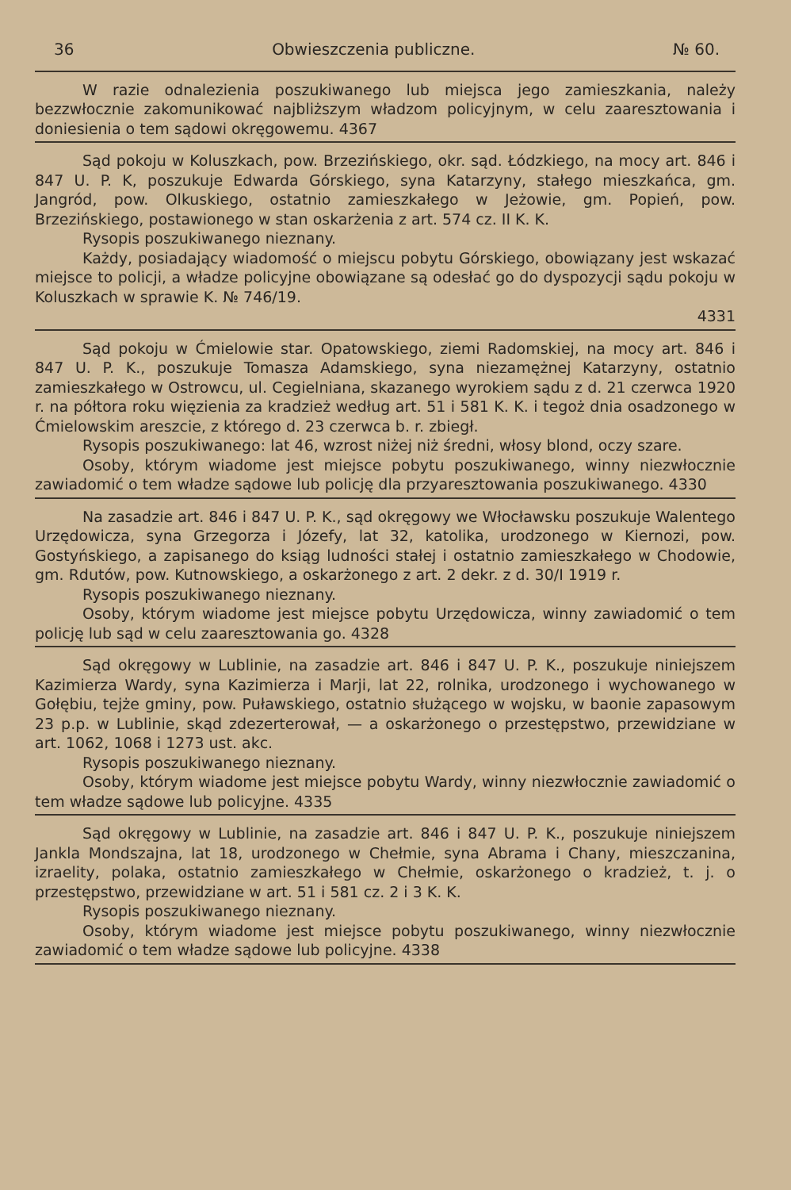36 Obwieszczenia publiczne. № 60.
W razie odnalezienia poszukiwanego lub miejsca jego zamieszkania, należy bezzwłocznie zakomunikować najbliższym władzom policyjnym, w celu zaaresztowania i doniesienia o tem sądowi okręgowemu. 4367
Sąd pokoju w Koluszkach, pow. Brzezińskiego, okr. sąd. Łódzkiego, na mocy art. 846 i 847 U. P. K, poszukuje Edwarda Górskiego, syna Katarzyny, stałego mieszkańca, gm. Jangród, pow. Olkuskiego, ostatnio zamieszkałego w Jeżowie, gm. Popień, pow. Brzezińskiego, postawionego w stan oskarżenia z art. 574 cz. II K. K.
Rysopis poszukiwanego nieznany.
Każdy, posiadający wiadomość o miejscu pobytu Górskiego, obowiązany jest wskazać miejsce to policji, a władze policyjne obowiązane są odesłać go do dyspozycji sądu pokoju w Koluszkach w sprawie K. № 746/19.
4331
Sąd pokoju w Ćmielowie star. Opatowskiego, ziemi Radomskiej, na mocy art. 846 i 847 U. P. K., poszukuje Tomasza Adamskiego, syna niezamężnej Katarzyny, ostatnio zamieszkałego w Ostrowcu, ul. Cegielniana, skazanego wyrokiem sądu z d. 21 czerwca 1920 r. na półtora roku więzienia za kradzież według art. 51 i 581 K. K. i tegoż dnia osadzonego w Ćmielowskim areszcie, z którego d. 23 czerwca b. r. zbiegł.
Rysopis poszukiwanego: lat 46, wzrost niżej niż średni, włosy blond, oczy szare.
Osoby, którym wiadome jest miejsce pobytu poszukiwanego, winny niezwłocznie zawiadomić o tem władze sądowe lub policję dla przyaresztowania poszukiwanego. 4330
Na zasadzie art. 846 i 847 U. P. K., sąd okręgowy we Włocławsku poszukuje Walentego Urzędowicza, syna Grzegorza i Józefy, lat 32, katolika, urodzonego w Kiernozi, pow. Gostyńskiego, a zapisanego do ksiąg ludności stałej i ostatnio zamieszkałego w Chodowie, gm. Rdutów, pow. Kutnowskiego, a oskarżonego z art. 2 dekr. z d. 30/I 1919 r.
Rysopis poszukiwanego nieznany.
Osoby, którym wiadome jest miejsce pobytu Urzędowicza, winny zawiadomić o tem policję lub sąd w celu zaaresztowania go. 4328
Sąd okręgowy w Lublinie, na zasadzie art. 846 i 847 U. P. K., poszukuje niniejszem Kazimierza Wardy, syna Kazimierza i Marji, lat 22, rolnika, urodzonego i wychowanego w Gołębiu, tejże gminy, pow. Puławskiego, ostatnio służącego w wojsku, w baonie zapasowym 23 p.p. w Lublinie, skąd zdezerterował, — a oskarżonego o przestępstwo, przewidziane w art. 1062, 1068 i 1273 ust. akc.
Rysopis poszukiwanego nieznany.
Osoby, którym wiadome jest miejsce pobytu Wardy, winny niezwłocznie zawiadomić o tem władze sądowe lub policyjne. 4335
Sąd okręgowy w Lublinie, na zasadzie art. 846 i 847 U. P. K., poszukuje niniejszem Jankla Mondszajna, lat 18, urodzonego w Chełmie, syna Abrama i Chany, mieszczanina, izraelity, polaka, ostatnio zamieszkałego w Chełmie, oskarżonego o kradzież, t. j. o przestępstwo, przewidziane w art. 51 i 581 cz. 2 i 3 K. K.
Rysopis poszukiwanego nieznany.
Osoby, którym wiadome jest miejsce pobytu poszukiwanego, winny niezwłocznie zawiadomić o tem władze sądowe lub policyjne. 4338